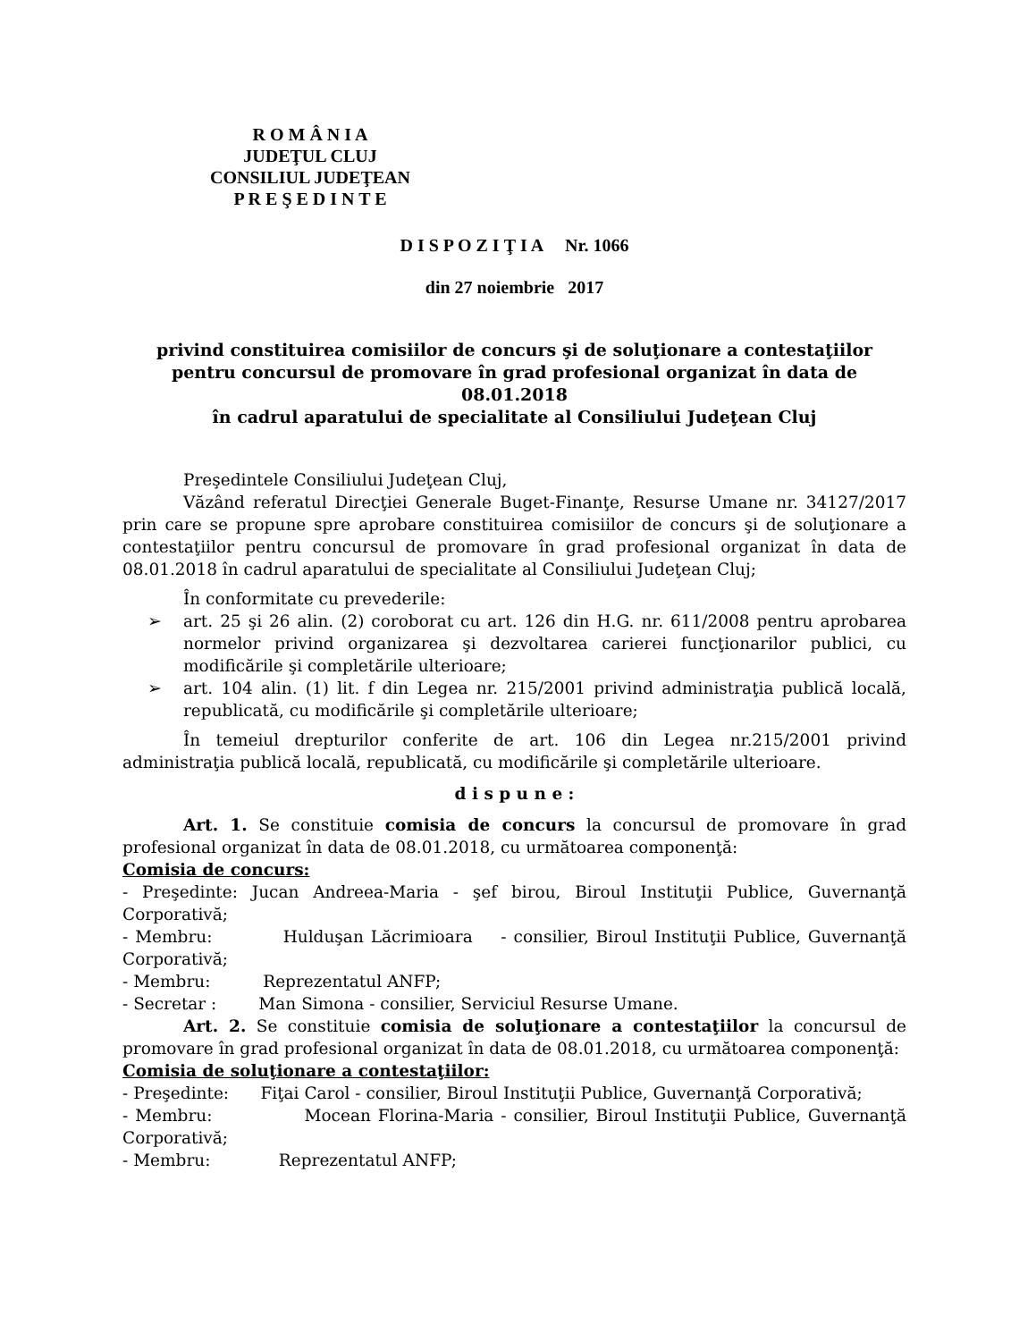R O M Â N I A
JUDEŢUL CLUJ
CONSILIUL JUDEŢEAN
P R E Ş E D I N T E
D I S P O Z I Ţ I A Nr. 1066
din 27 noiembrie 2017
privind constituirea comisiilor de concurs şi de soluţionare a contestaţiilor pentru concursul de promovare în grad profesional organizat în data de 08.01.2018
în cadrul aparatului de specialitate al Consiliului Judeţean Cluj
Preşedintele Consiliului Judeţean Cluj,
Văzând referatul Direcţiei Generale Buget-Finanţe, Resurse Umane nr. 34127/2017 prin care se propune spre aprobare constituirea comisiilor de concurs şi de soluţionare a contestaţiilor pentru concursul de promovare în grad profesional organizat în data de 08.01.2018 în cadrul aparatului de specialitate al Consiliului Judeţean Cluj;
În conformitate cu prevederile:
➢ art. 25 şi 26 alin. (2) coroborat cu art. 126 din H.G. nr. 611/2008 pentru aprobarea normelor privind organizarea şi dezvoltarea carierei funcţionarilor publici, cu modificările şi completările ulterioare;
➢ art. 104 alin. (1) lit. f din Legea nr. 215/2001 privind administraţia publică locală, republicată, cu modificările şi completările ulterioare;
În temeiul drepturilor conferite de art. 106 din Legea nr.215/2001 privind administraţia publică locală, republicată, cu modificările şi completările ulterioare.
d i s p u n e :
Art. 1. Se constituie comisia de concurs la concursul de promovare în grad profesional organizat în data de 08.01.2018, cu următoarea componenţă:
Comisia de concurs:
- Preşedinte: Jucan Andreea-Maria - şef birou, Biroul Instituţii Publice, Guvernanţă Corporativă;
- Membru: Hulduşan Lăcrimioara - consilier, Biroul Instituţii Publice, Guvernanţă Corporativă;
- Membru: Reprezentatul ANFP;
- Secretar : Man Simona - consilier, Serviciul Resurse Umane.
Art. 2. Se constituie comisia de soluţionare a contestaţiilor la concursul de promovare în grad profesional organizat în data de 08.01.2018, cu următoarea componenţă:
Comisia de soluţionare a contestaţiilor:
- Preşedinte: Fiţai Carol - consilier, Biroul Instituţii Publice, Guvernanţă Corporativă;
- Membru: Mocean Florina-Maria - consilier, Biroul Instituţii Publice, Guvernanţă Corporativă;
- Membru: Reprezentatul ANFP;